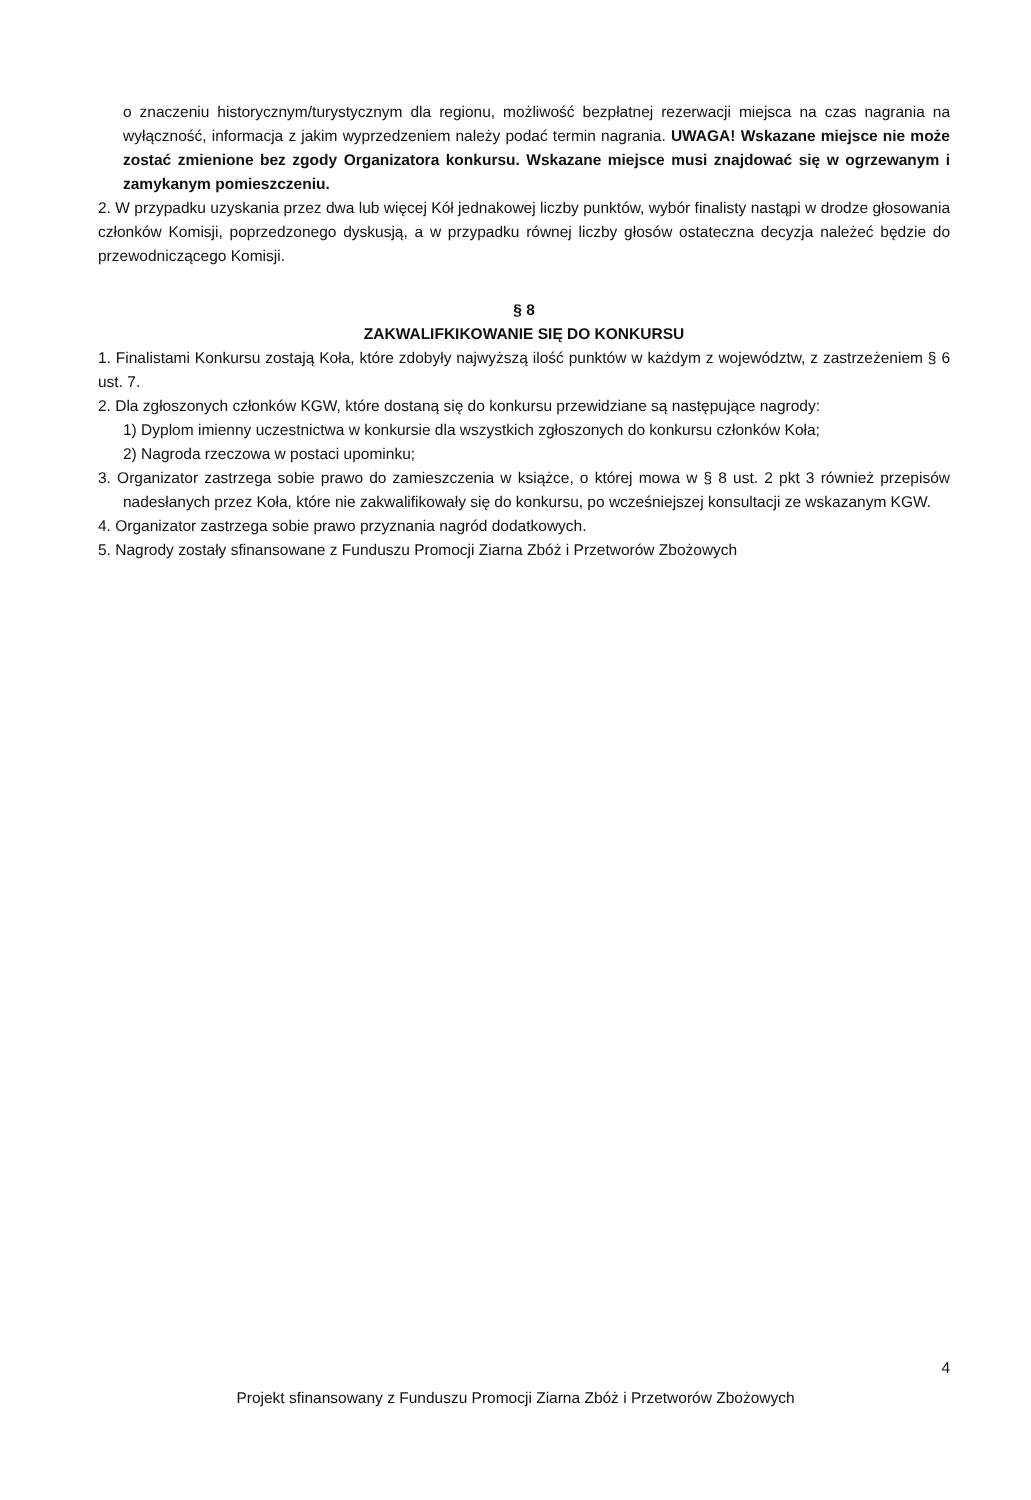o znaczeniu historycznym/turystycznym dla regionu, możliwość bezpłatnej rezerwacji miejsca na czas nagrania na wyłączność, informacja z jakim wyprzedzeniem należy podać termin nagrania. UWAGA! Wskazane miejsce nie może zostać zmienione bez zgody Organizatora konkursu. Wskazane miejsce musi znajdować się w ogrzewanym i zamykanym pomieszczeniu.
2. W przypadku uzyskania przez dwa lub więcej Kół jednakowej liczby punktów, wybór finalisty nastąpi w drodze głosowania członków Komisji, poprzedzonego dyskusją, a w przypadku równej liczby głosów ostateczna decyzja należeć będzie do przewodniczącego Komisji.
§ 8
ZAKWALIFKIKOWANIE SIĘ DO KONKURSU
1. Finalistami Konkursu zostają Koła, które zdobyły najwyższą ilość punktów w każdym z województw, z zastrzeżeniem § 6 ust. 7.
2. Dla zgłoszonych członków KGW, które dostaną się do konkursu przewidziane są następujące nagrody:
1) Dyplom imienny uczestnictwa w konkursie dla wszystkich zgłoszonych do konkursu członków Koła;
2) Nagroda rzeczowa w postaci upominku;
3. Organizator zastrzega sobie prawo do zamieszczenia w książce, o której mowa w § 8 ust. 2 pkt 3 również przepisów nadesłanych przez Koła, które nie zakwalifikowały się do konkursu, po wcześniejszej konsultacji ze wskazanym KGW.
4. Organizator zastrzega sobie prawo przyznania nagród dodatkowych.
5. Nagrody zostały sfinansowane z Funduszu Promocji Ziarna Zbóż i Przetworów Zbożowych
4
Projekt sfinansowany z Funduszu Promocji Ziarna Zbóż i Przetworów Zbożowych